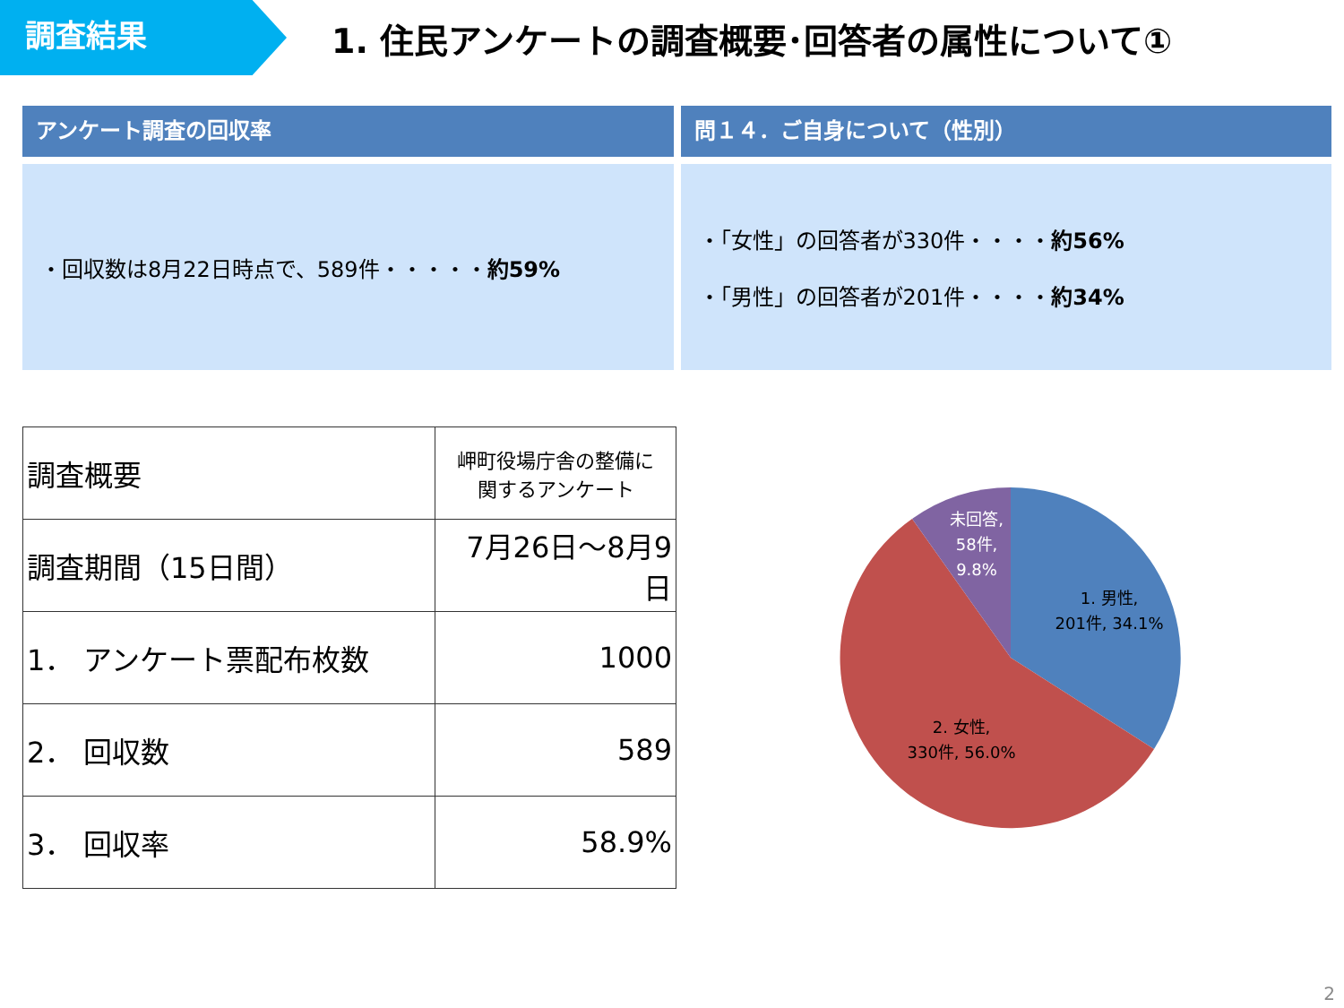調査結果
1. 住民アンケートの調査概要･回答者の属性について①
アンケート調査の回収率
・回収数は8月22日時点で、589件・・・・・約59%
問１４．ご自身について（性別）
・「女性」の回答者が330件・・・・約56%
・「男性」の回答者が201件・・・・約34%
| 調査概要 | 岬町役場庁舎の整備に 関するアンケート |
| 調査期間（15日間） | 7月26日～8月9日 |
| 1． アンケート票配布枚数 | 1000 |
| 2． 回収数 | 589 |
| 3． 回収率 | 58.9% |
1. 男性,
201件, 34.1%
2. 女性,
330件, 56.0%
未回答,
58件,
9.8%
2